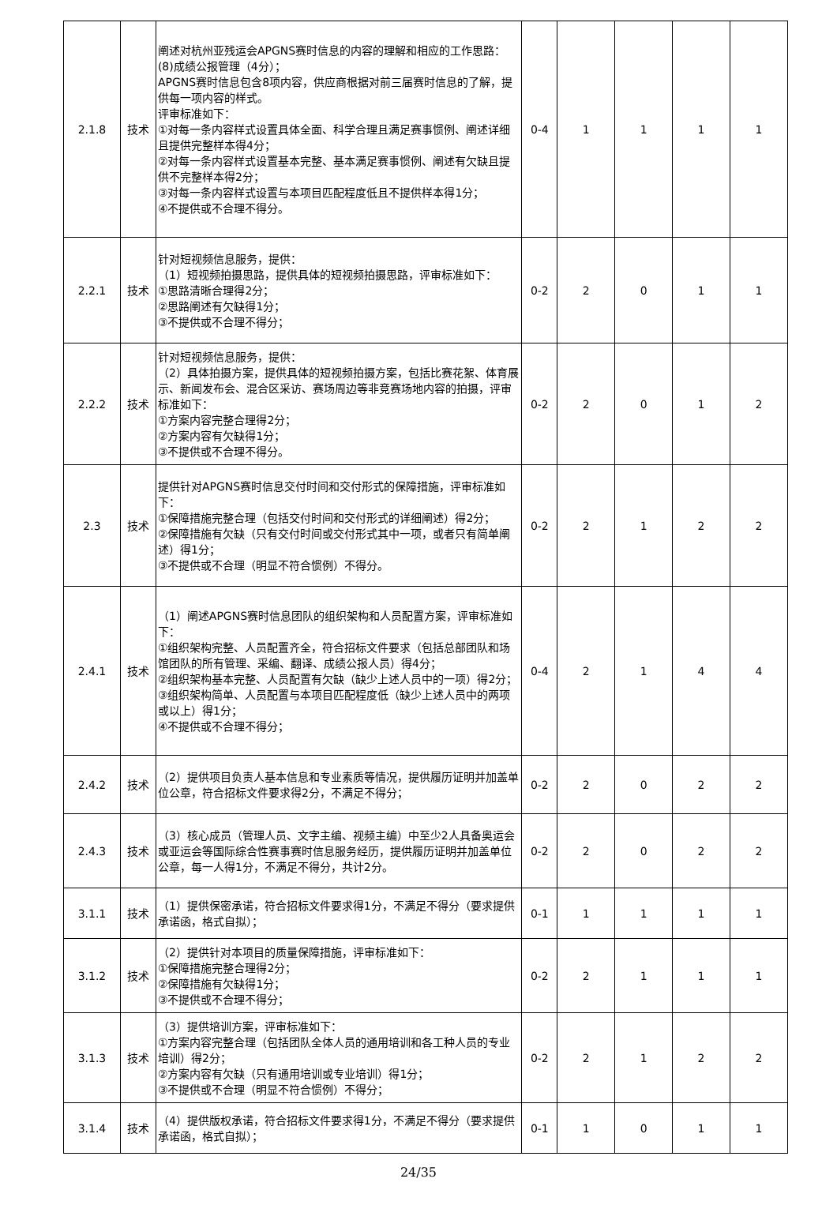| 2.1.8 | 技术 | 阐述对杭州亚残运会APGNS赛时信息的内容的理解和相应的工作思路： (8)成绩公报管理（4分）； APGNS赛时信息包含8项内容，供应商根据对前三届赛时信息的了解，提供每一项内容的样式。 评审标准如下： ①对每一条内容样式设置具体全面、科学合理且满足赛事惯例、阐述详细且提供完整样本得4分； ②对每一条内容样式设置基本完整、基本满足赛事惯例、阐述有欠缺且提供不完整样本得2分； ③对每一条内容样式设置与本项目匹配程度低且不提供样本得1分； ④不提供或不合理不得分。 | 0-4 | 1 | 1 | 1 | 1 |
| 2.2.1 | 技术 | 针对短视频信息服务，提供： （1）短视频拍摄思路，提供具体的短视频拍摄思路，评审标准如下： ①思路清晰合理得2分； ②思路阐述有欠缺得1分； ③不提供或不合理不得分； | 0-2 | 2 | 0 | 1 | 1 |
| 2.2.2 | 技术 | 针对短视频信息服务，提供： （2）具体拍摄方案，提供具体的短视频拍摄方案，包括比赛花絮、体育展示、新闻发布会、混合区采访、赛场周边等非竞赛场地内容的拍摄，评审标准如下： ①方案内容完整合理得2分； ②方案内容有欠缺得1分； ③不提供或不合理不得分。 | 0-2 | 2 | 0 | 1 | 2 |
| 2.3 | 技术 | 提供针对APGNS赛时信息交付时间和交付形式的保障措施，评审标准如下： ①保障措施完整合理（包括交付时间和交付形式的详细阐述）得2分； ②保障措施有欠缺（只有交付时间或交付形式其中一项，或者只有简单阐述）得1分； ③不提供或不合理（明显不符合惯例）不得分。 | 0-2 | 2 | 1 | 2 | 2 |
| 2.4.1 | 技术 | （1）阐述APGNS赛时信息团队的组织架构和人员配置方案，评审标准如下： ①组织架构完整、人员配置齐全，符合招标文件要求（包括总部团队和场馆团队的所有管理、采编、翻译、成绩公报人员）得4分； ②组织架构基本完整、人员配置有欠缺（缺少上述人员中的一项）得2分； ③组织架构简单、人员配置与本项目匹配程度低（缺少上述人员中的两项或以上）得1分； ④不提供或不合理不得分； | 0-4 | 2 | 1 | 4 | 4 |
| 2.4.2 | 技术 | （2）提供项目负责人基本信息和专业素质等情况，提供履历证明并加盖单位公章，符合招标文件要求得2分，不满足不得分； | 0-2 | 2 | 0 | 2 | 2 |
| 2.4.3 | 技术 | （3）核心成员（管理人员、文字主编、视频主编）中至少2人具备奥运会或亚运会等国际综合性赛事赛时信息服务经历，提供履历证明并加盖单位公章，每一人得1分，不满足不得分，共计2分。 | 0-2 | 2 | 0 | 2 | 2 |
| 3.1.1 | 技术 | （1）提供保密承诺，符合招标文件要求得1分，不满足不得分（要求提供承诺函，格式自拟）； | 0-1 | 1 | 1 | 1 | 1 |
| 3.1.2 | 技术 | （2）提供针对本项目的质量保障措施，评审标准如下： ①保障措施完整合理得2分； ②保障措施有欠缺得1分； ③不提供或不合理不得分； | 0-2 | 2 | 1 | 1 | 1 |
| 3.1.3 | 技术 | （3）提供培训方案，评审标准如下： ①方案内容完整合理（包括团队全体人员的通用培训和各工种人员的专业培训）得2分； ②方案内容有欠缺（只有通用培训或专业培训）得1分； ③不提供或不合理（明显不符合惯例）不得分； | 0-2 | 2 | 1 | 2 | 2 |
| 3.1.4 | 技术 | （4）提供版权承诺，符合招标文件要求得1分，不满足不得分（要求提供承诺函，格式自拟）； | 0-1 | 1 | 0 | 1 | 1 |
24/35